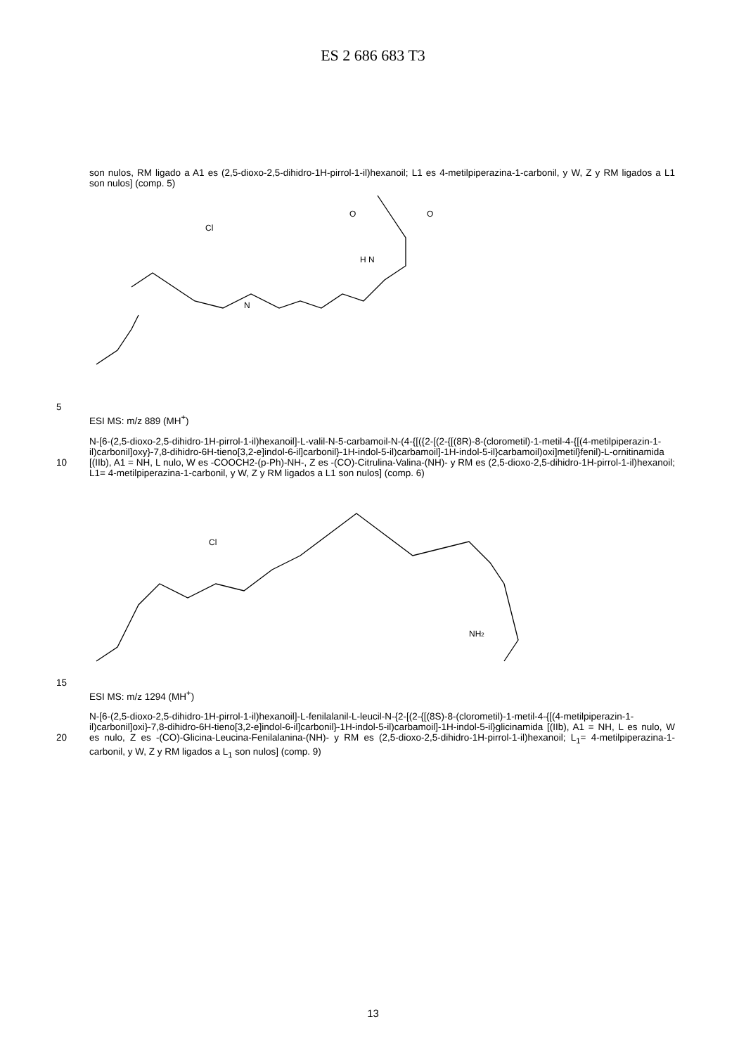ES 2 686 683 T3
son nulos, RM ligado a A1 es (2,5-dioxo-2,5-dihidro-1H-pirrol-1-il)hexanoil; L1 es 4-metilpiperazina-1-carbonil, y W, Z y RM ligados a L1 son nulos] (comp. 5)
N
H N
Cl
O
O
5
ESI MS: m/z 889 (MH<sup>+</sup>)
10
N-[6-(2,5-dioxo-2,5-dihidro-1H-pirrol-1-il)hexanoil]-L-valil-N-5-carbamoil-N-(4-{[({2-[(2-{[(8R)-8-(clorometil)-1-metil-4-{[(4-metilpiperazin-1-il)carbonil]oxy}-7,8-dihidro-6H-tieno[3,2-e]indol-6-il]carbonil}-1H-indol-5-il)carbamoil]-1H-indol-5-il}carbamoil)oxi]metil}fenil)-L-ornitinamida [(IIb), A1 = NH, L nulo, W es -COOCH2-(p-Ph)-NH-, Z es -(CO)-Citrulina-Valina-(NH)- y RM es (2,5-dioxo-2,5-dihidro-1H-pirrol-1-il)hexanoil; L1= 4-metilpiperazina-1-carbonil, y W, Z y RM ligados a L1 son nulos] (comp. 6)
Cl
NH2
15
ESI MS: m/z 1294 (MH<sup>+</sup>)
20
N-[6-(2,5-dioxo-2,5-dihidro-1H-pirrol-1-il)hexanoil]-L-fenilalanil-L-leucil-N-{2-[(2-{[(8S)-8-(clorometil)-1-metil-4-{[(4-metilpiperazin-1-il)carbonil]oxi}-7,8-dihidro-6H-tieno[3,2-e]indol-6-il]carbonil}-1H-indol-5-il)carbamoil]-1H-indol-5-il}glicinamida [(IIb), A1 = NH, L es nulo, W es nulo, Z es -(CO)-Glicina-Leucina-Fenilalanina-(NH)- y RM es (2,5-dioxo-2,5-dihidro-1H-pirrol-1-il)hexanoil; L<sub>1</sub>= 4-metilpiperazina-1-carbonil, y W, Z y RM ligados a L<sub>1</sub> son nulos] (comp. 9)
13